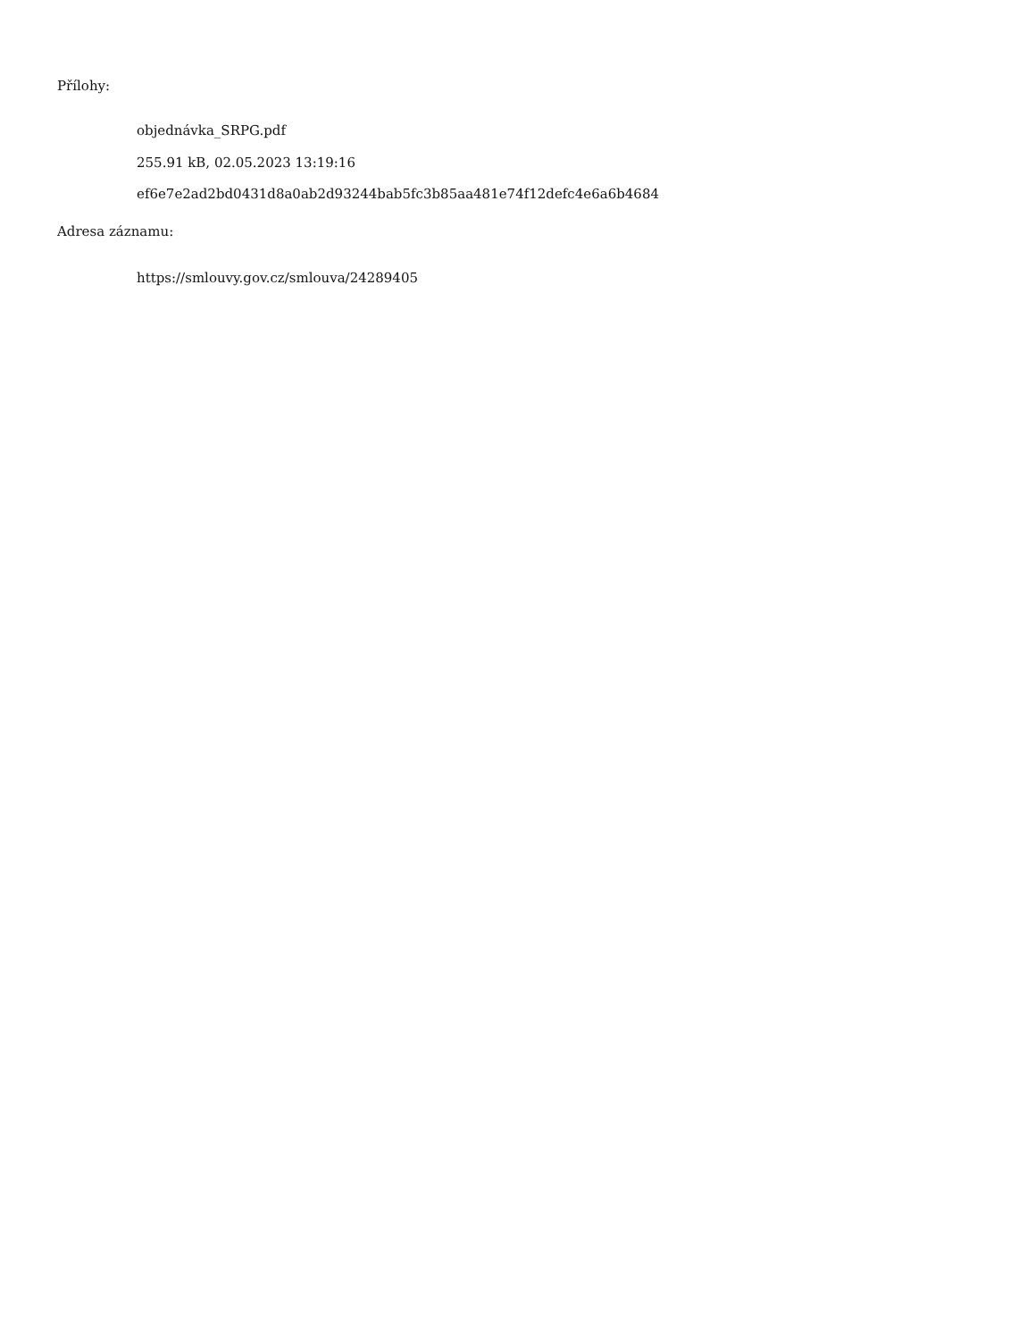Přílohy:
objednávka_SRPG.pdf
255.91 kB, 02.05.2023 13:19:16
ef6e7e2ad2bd0431d8a0ab2d93244bab5fc3b85aa481e74f12defc4e6a6b4684
Adresa záznamu:
https://smlouvy.gov.cz/smlouva/24289405